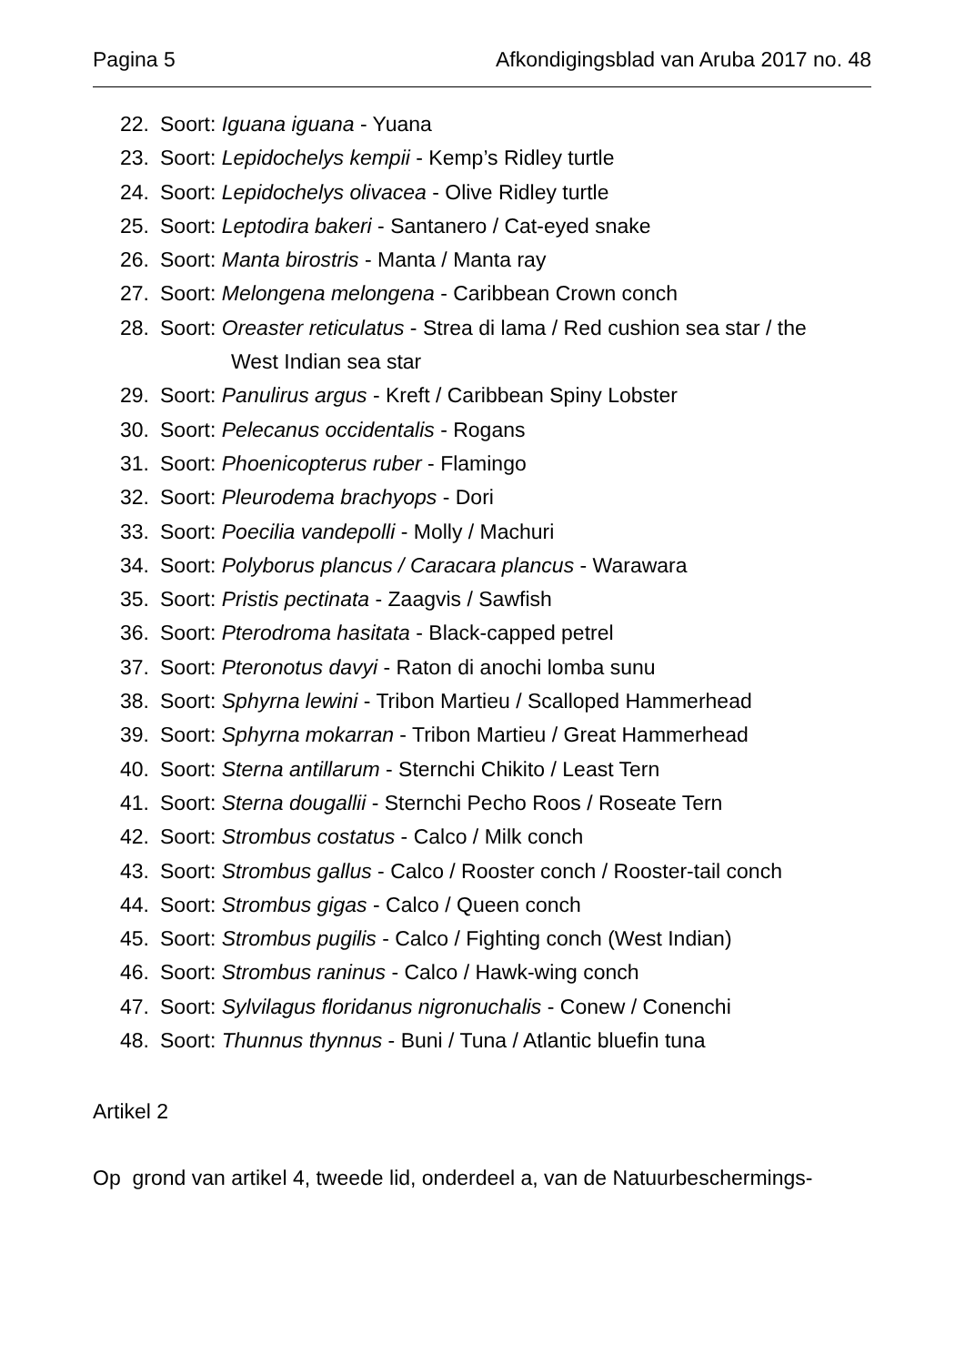Pagina 5 Afkondigingsblad van Aruba 2017 no. 48
22. Soort: Iguana iguana - Yuana
23. Soort: Lepidochelys kempii - Kemp’s Ridley turtle
24. Soort: Lepidochelys olivacea - Olive Ridley turtle
25. Soort: Leptodira bakeri - Santanero / Cat-eyed snake
26. Soort: Manta birostris - Manta / Manta ray
27. Soort: Melongena melongena - Caribbean Crown conch
28. Soort: Oreaster reticulatus - Strea di lama / Red cushion sea star / the
West Indian sea star
29. Soort: Panulirus argus - Kreft / Caribbean Spiny Lobster
30. Soort: Pelecanus occidentalis - Rogans
31. Soort: Phoenicopterus ruber - Flamingo
32. Soort: Pleurodema brachyops - Dori
33. Soort: Poecilia vandepolli - Molly / Machuri
34. Soort: Polyborus plancus / Caracara plancus - Warawara
35. Soort: Pristis pectinata - Zaagvis / Sawfish
36. Soort: Pterodroma hasitata - Black-capped petrel
37. Soort: Pteronotus davyi - Raton di anochi lomba sunu
38. Soort: Sphyrna lewini - Tribon Martieu / Scalloped Hammerhead
39. Soort: Sphyrna mokarran - Tribon Martieu / Great Hammerhead
40. Soort: Sterna antillarum - Sternchi Chikito / Least Tern
41. Soort: Sterna dougallii - Sternchi Pecho Roos / Roseate Tern
42. Soort: Strombus costatus - Calco / Milk conch
43. Soort: Strombus gallus - Calco / Rooster conch / Rooster-tail conch
44. Soort: Strombus gigas - Calco / Queen conch
45. Soort: Strombus pugilis - Calco / Fighting conch (West Indian)
46. Soort: Strombus raninus - Calco / Hawk-wing conch
47. Soort: Sylvilagus floridanus nigronuchalis - Conew / Conenchi
48. Soort: Thunnus thynnus - Buni / Tuna / Atlantic bluefin tuna
Artikel 2
Op grond van artikel 4, tweede lid, onderdeel a, van de Natuurbeschermings-